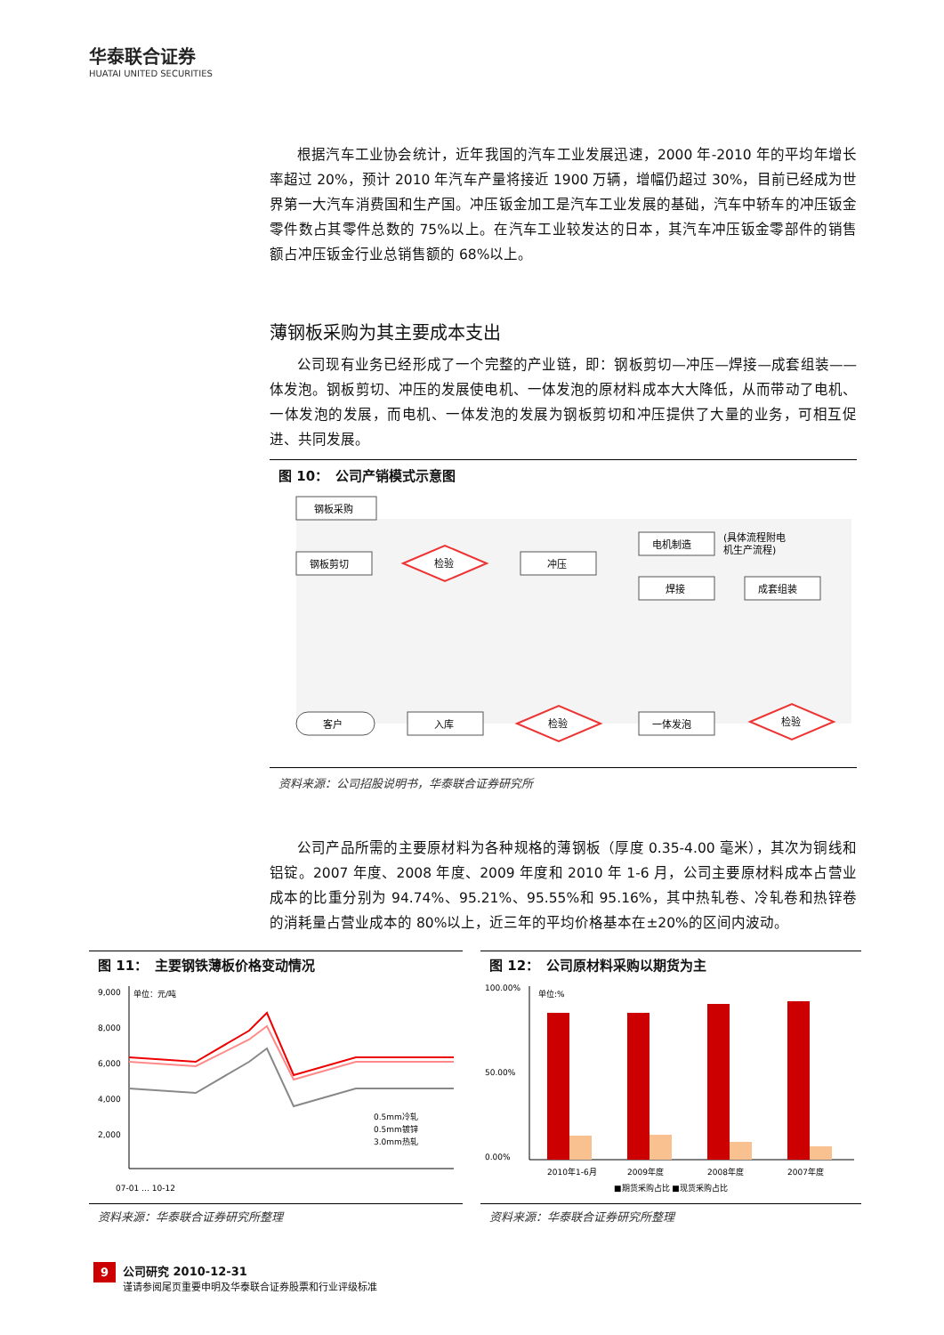华泰联合证券
HUATAI UNITED SECURITIES
根据汽车工业协会统计，近年我国的汽车工业发展迅速，2000 年-2010 年的平均年增长率超过 20%，预计 2010 年汽车产量将接近 1900 万辆，增幅仍超过 30%，目前已经成为世界第一大汽车消费国和生产国。冲压钣金加工是汽车工业发展的基础，汽车中轿车的冲压钣金零件数占其零件总数的 75%以上。在汽车工业较发达的日本，其汽车冲压钣金零部件的销售额占冲压钣金行业总销售额的 68%以上。
薄钢板采购为其主要成本支出
公司现有业务已经形成了一个完整的产业链，即：钢板剪切—冲压—焊接—成套组装——体发泡。钢板剪切、冲压的发展使电机、一体发泡的原材料成本大大降低，从而带动了电机、一体发泡的发展，而电机、一体发泡的发展为钢板剪切和冲压提供了大量的业务，可相互促进、共同发展。
图 10：　公司产销模式示意图
钢板采购
钢板剪切
检验
冲压
电机制造
(具体流程附电
机生产流程)
焊接
成套组装
客户
入库
检验
一体发泡
检验
资料来源：公司招股说明书，华泰联合证券研究所
公司产品所需的主要原材料为各种规格的薄钢板（厚度 0.35-4.00 毫米），其次为铜线和铝锭。2007 年度、2008 年度、2009 年度和 2010 年 1-6 月，公司主要原材料成本占营业成本的比重分别为 94.74%、95.21%、95.55%和 95.16%，其中热轧卷、冷轧卷和热锌卷的消耗量占营业成本的 80%以上，近三年的平均价格基本在±20%的区间内波动。
图 11：　主要钢铁薄板价格变动情况
单位：元/吨
9,000
8,000
6,000
4,000
2,000
0.5mm冷轧
0.5mm镀锌
3.0mm热轧
07-01 … 10-12
资料来源：华泰联合证券研究所整理
图 12：　公司原材料采购以期货为主
单位:%
100.00%
50.00%
0.00%
2010年1-6月
2009年度
2008年度
2007年度
■期货采购占比 ■现货采购占比
资料来源：华泰联合证券研究所整理
9 公司研究 2010-12-31
谨请参阅尾页重要申明及华泰联合证券股票和行业评级标准